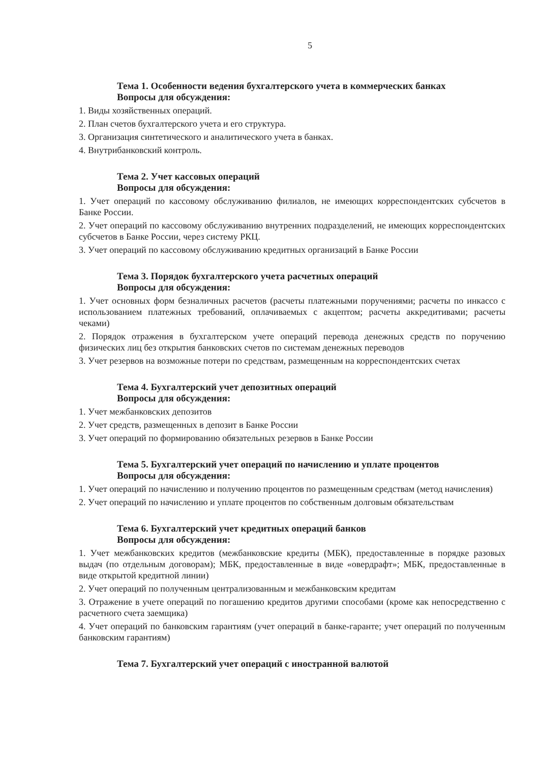5
Тема 1. Особенности ведения бухгалтерского учета в коммерческих банках
Вопросы для обсуждения:
1. Виды хозяйственных операций.
2. План счетов бухгалтерского учета и его структура.
3. Организация синтетического и аналитического учета в банках.
4. Внутрибанковский контроль.
Тема 2. Учет кассовых операций
Вопросы для обсуждения:
1. Учет операций по кассовому обслуживанию филиалов, не имеющих корреспондентских субсчетов в Банке России.
2. Учет операций по кассовому обслуживанию внутренних подразделений, не имеющих корреспондентских субсчетов в Банке России, через систему РКЦ.
3. Учет операций по кассовому обслуживанию кредитных организаций в Банке России
Тема 3. Порядок бухгалтерского учета расчетных операций
Вопросы для обсуждения:
1. Учет основных форм безналичных расчетов (расчеты платежными поручениями; расчеты по инкассо с использованием платежных требований, оплачиваемых с акцептом; расчеты аккредитивами; расчеты чеками)
2. Порядок отражения в бухгалтерском учете операций перевода денежных средств по поручению физических лиц без открытия банковских счетов по системам денежных переводов
3. Учет резервов на возможные потери по средствам, размещенным на корреспондентских счетах
Тема 4. Бухгалтерский учет депозитных операций
Вопросы для обсуждения:
1. Учет межбанковских депозитов
2. Учет средств, размещенных в депозит в Банке России
3. Учет операций по формированию обязательных резервов в Банке России
Тема 5. Бухгалтерский учет операций по начислению и уплате процентов
Вопросы для обсуждения:
1. Учет операций по начислению и получению процентов по размещенным средствам (метод начисления)
2. Учет операций по начислению и уплате процентов по собственным долговым обязательствам
Тема 6. Бухгалтерский учет кредитных операций банков
Вопросы для обсуждения:
1. Учет межбанковских кредитов (межбанковские кредиты (МБК), предоставленные в порядке разовых выдач (по отдельным договорам); МБК, предоставленные в виде «овердрафт»; МБК, предоставленные в виде открытой кредитной линии)
2. Учет операций по полученным централизованным и межбанковским кредитам
3. Отражение в учете операций по погашению кредитов другими способами (кроме как непосредственно с расчетного счета заемщика)
4. Учет операций по банковским гарантиям (учет операций в банке-гаранте; учет операций по полученным банковским гарантиям)
Тема 7. Бухгалтерский учет операций с иностранной валютой